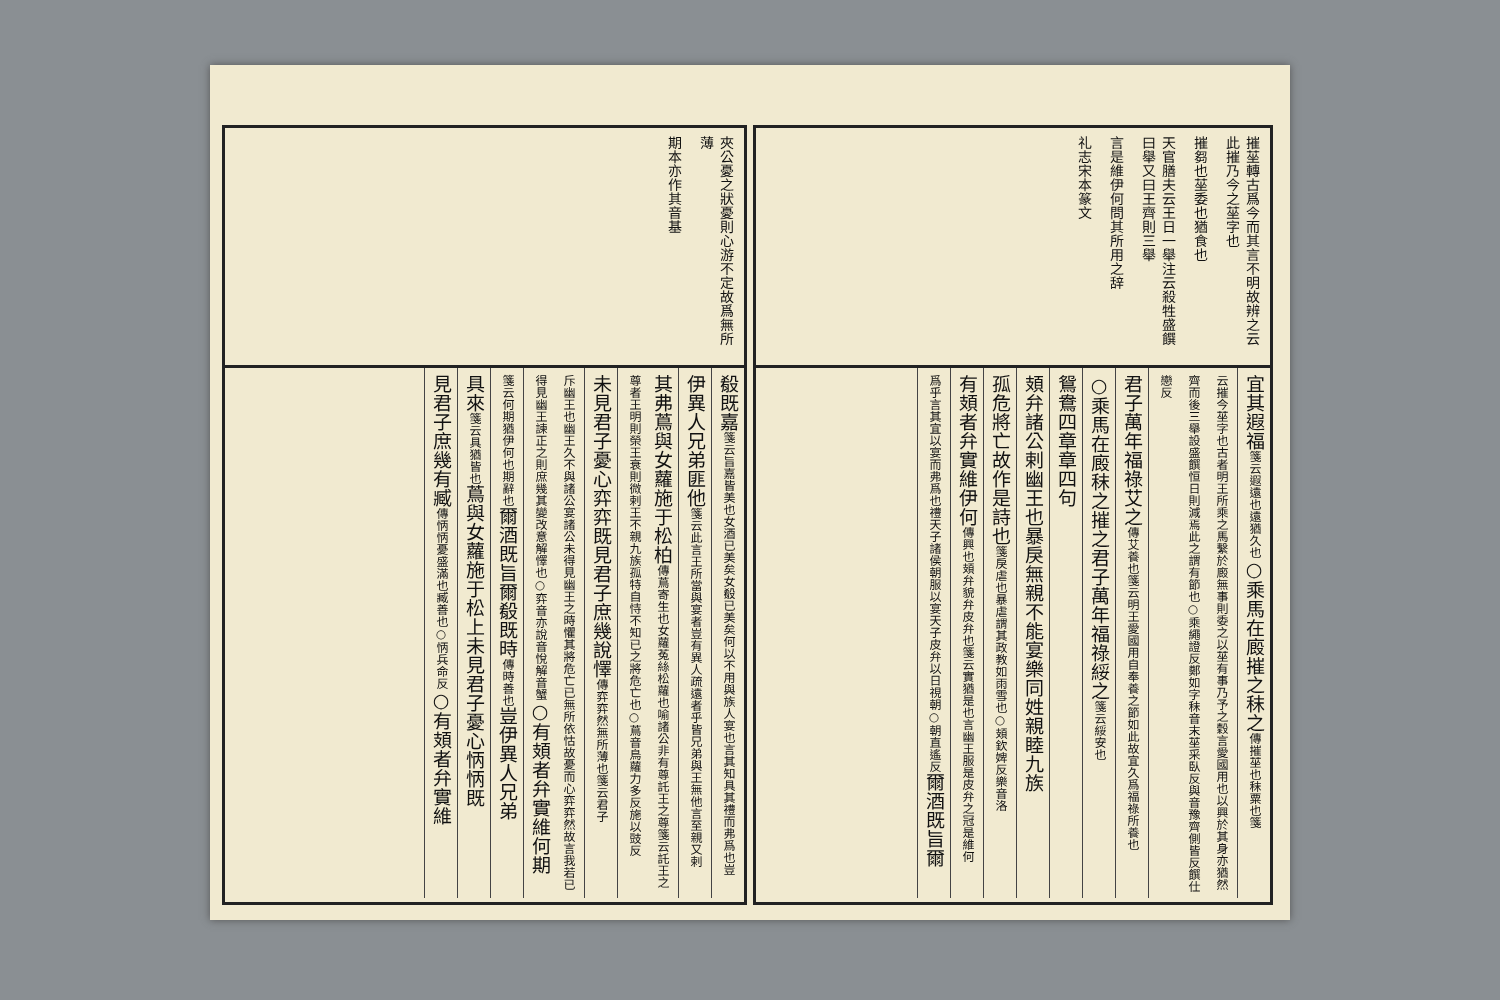夾公憂之狀憂則心游不定故爲無所薄
期本亦作其音基
殽既嘉箋云旨嘉皆美也女酒已美矣女殽已美矣何以不用與族人宴也言其知具其禮而弗爲也豈
伊異人兄弟匪他箋云此言王所當與宴者豈有異人疏遠者乎皆兄弟與王無他言至親又剌
其弗蔦與女蘿施于松柏傳蔦寄生也女蘿菟絲松蘿也喻諸公非有尊託王之尊箋云託王之尊者王明則榮王衰則微剌王不親九族孤特自恃不知已之將危亡也○蔦音鳥蘿力多反施以豉反
未見君子憂心弈弈既見君子庶幾說懌傳弈弈然無所薄也箋云君子
斥幽王也幽王久不與諸公宴諸公未得見幽王之時懼其將危亡已無所依怙故憂而心弈弈然故言我若已得見幽王諫正之則庶幾其變改意解懌也○弈音亦說音悅解音蟹○有頍者弁實維何期
箋云何期猶伊何也期辭也爾酒既旨爾殽既時傳時善也豈伊異人兄弟
具來箋云具猶皆也蔦與女蘿施于松上未見君子憂心怲怲既
見君子庶幾有臧傳怲怲憂盛滿也臧善也○怲兵命反○有頍者弁實維
摧莝轉古爲今而其言不明故辨之云此摧乃今之莝字也
摧芻也莝委也猶食也
天官膳夫云王日一舉注云殺牲盛饌曰舉又曰王齊則三舉
言是維伊何問其所用之辞
礼志宋本篆文
宜其遐福箋云遐遠也遠猶久也○乘馬在廄摧之秣之傳摧莝也秣粟也箋
云摧今莝字也古者明王所乘之馬繫於廄無事則委之以莝有事乃予之穀言愛國用也以興於其身亦猶然齊而後三舉設盛饌恒日則減焉此之謂有節也○乘繩證反鄭如字秣音末莝采臥反與音豫齊側皆反饌仕戀反
君子萬年福祿艾之傳艾養也箋云明王愛國用自奉養之節如此故宜久爲福祿所養也
○乘馬在廄秣之摧之君子萬年福祿綏之箋云綏安也
鴛鴦四章章四句
頍弁諸公剌幽王也暴戾無親不能宴樂同姓親睦九族
孤危將亡故作是詩也箋戾虐也暴虐謂其政教如雨雪也○頍欽婢反樂音洛
有頍者弁實維伊何傳興也頍弁貌弁皮弁也箋云實猶是也言幽王服是皮弁之冠是維何
爲乎言其宜以宴而弗爲也禮天子諸侯朝服以宴天子皮弁以日視朝○朝直遙反爾酒既旨爾